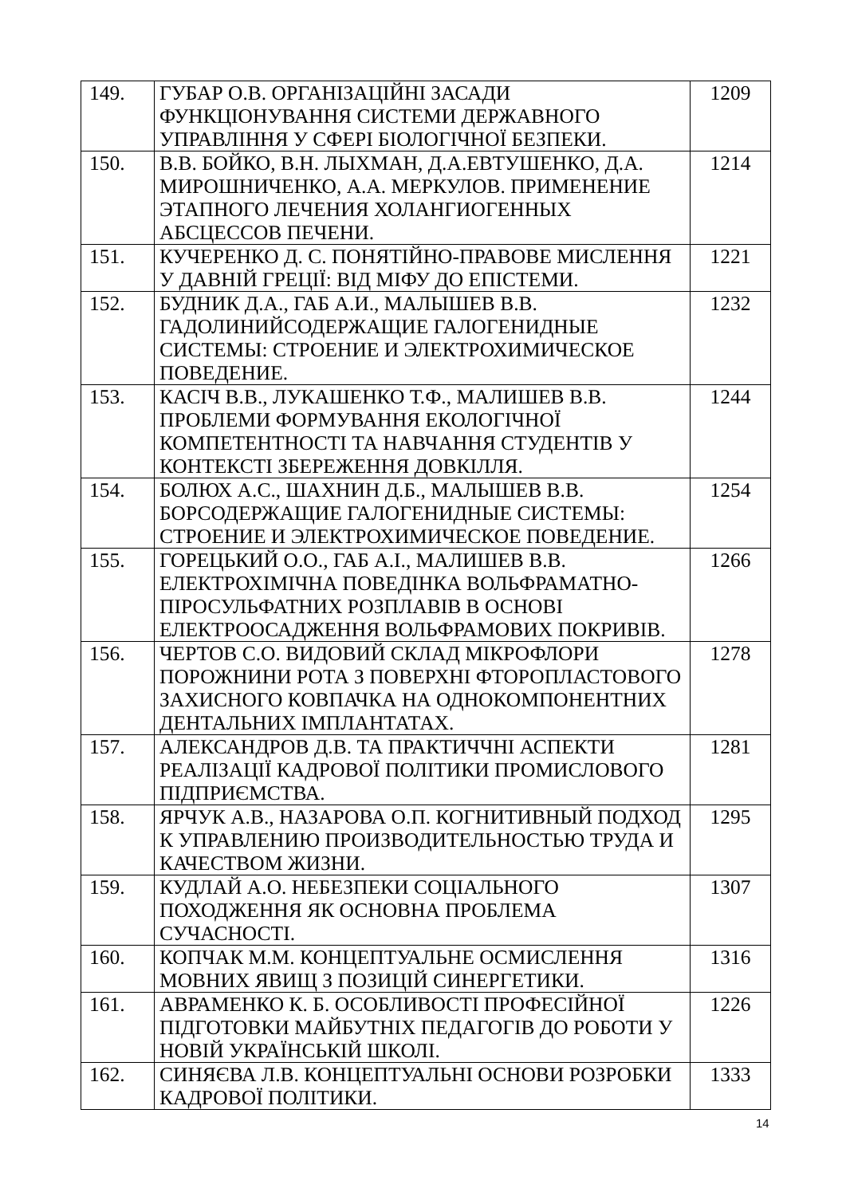| 149. | ГУБАР О.В. ОРГАНІЗАЦІЙНІ ЗАСАДИ ФУНКЦІОНУВАННЯ СИСТЕМИ ДЕРЖАВНОГО УПРАВЛІННЯ У СФЕРІ БІОЛОГІЧНОЇ БЕЗПЕКИ. | 1209 |
| 150. | В.В. БОЙКО, В.Н. ЛЫХМАН, Д.А.ЕВТУШЕНКО, Д.А. МИРОШНИЧЕНКО, А.А. МЕРКУЛОВ. ПРИМЕНЕНИЕ ЭТАПНОГО ЛЕЧЕНИЯ ХОЛАНГИОГЕННЫХ АБСЦЕССОВ ПЕЧЕНИ. | 1214 |
| 151. | КУЧЕРЕНКО Д. С. ПОНЯТІЙНО-ПРАВОВЕ МИСЛЕННЯ У ДАВНІЙ ГРЕЦІЇ: ВІД МІФУ ДО ЕПІСТЕМИ. | 1221 |
| 152. | БУДНИК Д.А., ГАБ А.И., МАЛЫШЕВ В.В. ГАДОЛИНИЙСОДЕРЖАЩИЕ ГАЛОГЕНИДНЫЕ СИСТЕМЫ: СТРОЕНИЕ И ЭЛЕКТРОХИМИЧЕСКОЕ ПОВЕДЕНИЕ. | 1232 |
| 153. | КАСІЧ В.В., ЛУКАШЕНКО Т.Ф., МАЛИШЕВ В.В. ПРОБЛЕМИ ФОРМУВАННЯ ЕКОЛОГІЧНОЇ КОМПЕТЕНТНОСТІ ТА НАВЧАННЯ СТУДЕНТІВ У КОНТЕКСТІ ЗБЕРЕЖЕННЯ ДОВКІЛЛЯ. | 1244 |
| 154. | БОЛЮХ А.С., ШАХНИН Д.Б., МАЛЫШЕВ В.В. БОРСОДЕРЖАЩИЕ ГАЛОГЕНИДНЫЕ СИСТЕМЫ: СТРОЕНИЕ И ЭЛЕКТРОХИМИЧЕСКОЕ ПОВЕДЕНИЕ. | 1254 |
| 155. | ГОРЕЦЬКИЙ О.О., ГАБ А.І., МАЛИШЕВ В.В. ЕЛЕКТРОХІМІЧНА ПОВЕДІНКА ВОЛЬФРАМАТНО-ПІРОСУЛЬФАТНИХ РОЗПЛАВІВ В ОСНОВІ ЕЛЕКТРООСАДЖЕННЯ ВОЛЬФРАМОВИХ ПОКРИВІВ. | 1266 |
| 156. | ЧЕРТОВ С.О. ВИДОВИЙ СКЛАД МІКРОФЛОРИ ПОРОЖНИНИ РОТА З ПОВЕРХНІ ФТОРОПЛАСТОВОГО ЗАХИСНОГО КОВПАЧКА НА ОДНОКОМПОНЕНТНИХ ДЕНТАЛЬНИХ ІМПЛАНТАТАХ. | 1278 |
| 157. | АЛЕКСАНДРОВ Д.В. ТА ПРАКТИЧЧНІ АСПЕКТИ РЕАЛІЗАЦІЇ КАДРОВОЇ ПОЛІТИКИ ПРОМИСЛОВОГО ПІДПРИЄМСТВА. | 1281 |
| 158. | ЯРЧУК А.В., НАЗАРОВА О.П. КОГНИТИВНЫЙ ПОДХОД К УПРАВЛЕНИЮ ПРОИЗВОДИТЕЛЬНОСТЬЮ ТРУДА И КАЧЕСТВОМ ЖИЗНИ. | 1295 |
| 159. | КУДЛАЙ А.О. НЕБЕЗПЕКИ СОЦІАЛЬНОГО ПОХОДЖЕННЯ ЯК ОСНОВНА ПРОБЛЕМА СУЧАСНОСТІ. | 1307 |
| 160. | КОПЧАК М.М. КОНЦЕПТУАЛЬНЕ ОСМИСЛЕННЯ МОВНИХ ЯВИЩ З ПОЗИЦІЙ СИНЕРГЕТИКИ. | 1316 |
| 161. | АВРАМЕНКО К. Б. ОСОБЛИВОСТІ ПРОФЕСІЙНОЇ ПІДГОТОВКИ МАЙБУТНІХ ПЕДАГОГІВ ДО РОБОТИ У НОВІЙ УКРАЇНСЬКІЙ ШКОЛІ. | 1226 |
| 162. | СИНЯЄВА Л.В. КОНЦЕПТУАЛЬНІ ОСНОВИ РОЗРОБКИ КАДРОВОЇ ПОЛІТИКИ. | 1333 |
14